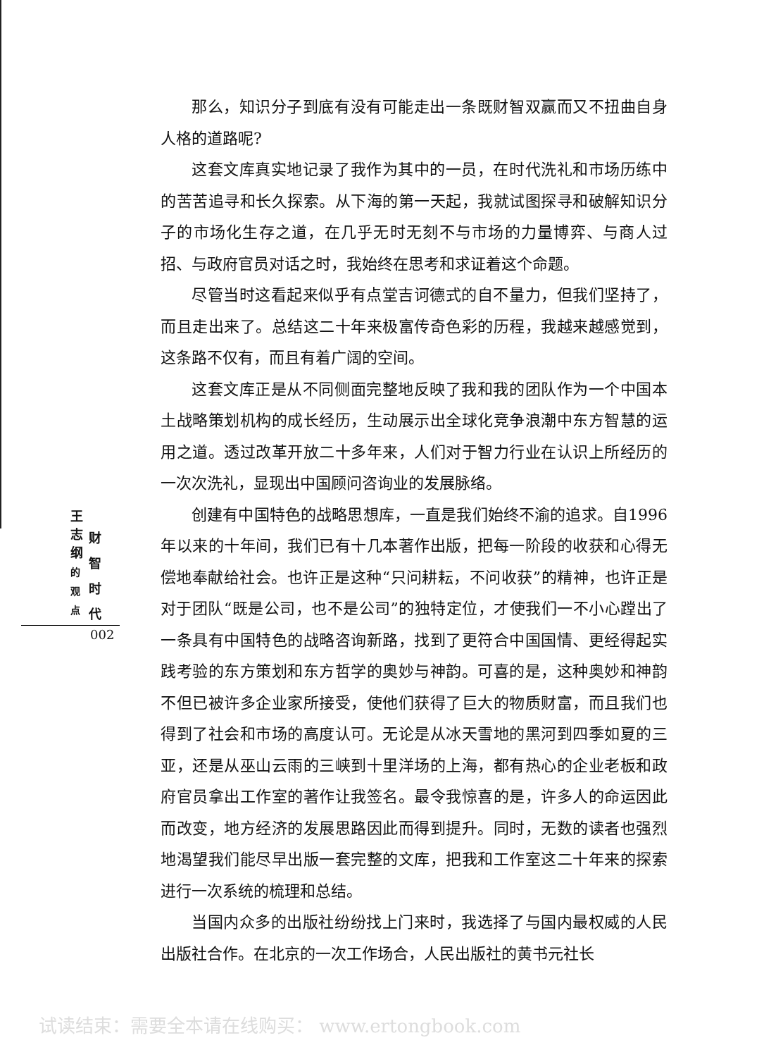那么，知识分子到底有没有可能走出一条既财智双赢而又不扭曲自身人格的道路呢?
这套文库真实地记录了我作为其中的一员，在时代洗礼和市场历练中的苦苦追寻和长久探索。从下海的第一天起，我就试图探寻和破解知识分子的市场化生存之道，在几乎无时无刻不与市场的力量博弈、与商人过招、与政府官员对话之时，我始终在思考和求证着这个命题。
尽管当时这看起来似乎有点堂吉诃德式的自不量力，但我们坚持了，而且走出来了。总结这二十年来极富传奇色彩的历程，我越来越感觉到，这条路不仅有，而且有着广阔的空间。
这套文库正是从不同侧面完整地反映了我和我的团队作为一个中国本土战略策划机构的成长经历，生动展示出全球化竞争浪潮中东方智慧的运用之道。透过改革开放二十多年来，人们对于智力行业在认识上所经历的一次次洗礼，显现出中国顾问咨询业的发展脉络。
创建有中国特色的战略思想库，一直是我们始终不渝的追求。自1996年以来的十年间，我们已有十几本著作出版，把每一阶段的收获和心得无偿地奉献给社会。也许正是这种“只问耕耘，不问收获”的精神，也许正是对于团队“既是公司，也不是公司”的独特定位，才使我们一不小心蹚出了一条具有中国特色的战略咨询新路，找到了更符合中国国情、更经得起实践考验的东方策划和东方哲学的奥妙与神韵。可喜的是，这种奥妙和神韵不但已被许多企业家所接受，使他们获得了巨大的物质财富，而且我们也得到了社会和市场的高度认可。无论是从冰天雪地的黑河到四季如夏的三亚，还是从巫山云雨的三峡到十里洋场的上海，都有热心的企业老板和政府官员拿出工作室的著作让我签名。最令我惊喜的是，许多人的命运因此而改变，地方经济的发展思路因此而得到提升。同时，无数的读者也强烈地渴望我们能尽早出版一套完整的文库，把我和工作室这二十年来的探索进行一次系统的梳理和总结。
当国内众多的出版社纷纷找上门来时，我选择了与国内最权威的人民出版社合作。在北京的一次工作场合，人民出版社的黄书元社长
王
志
纲
的
观
点
财
智
时
代
002
试读结束：需要全本请在线购买： www.ertongbook.com